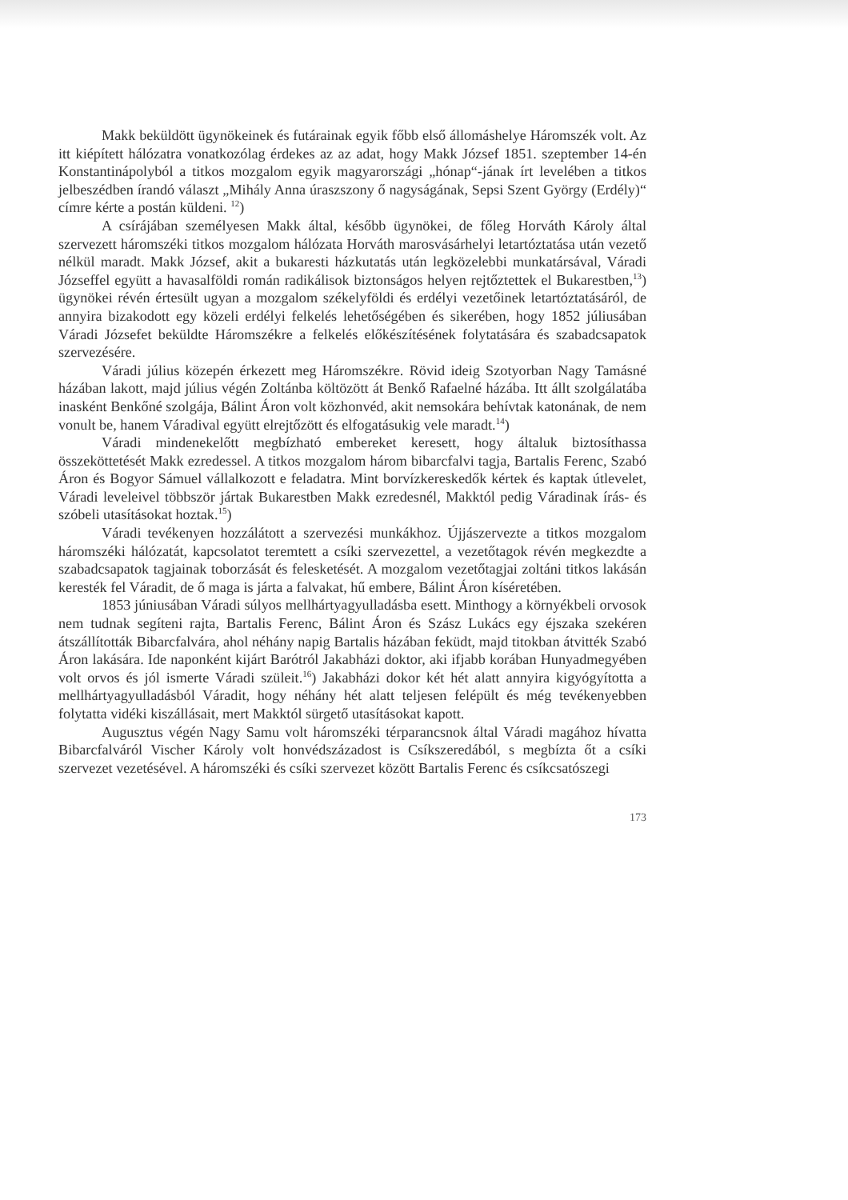Makk beküldött ügynökeinek és futárainak egyik főbb első állomáshelye Háromszék volt. Az itt kiépített hálózatra vonatkozólag érdekes az az adat, hogy Makk József 1851. szeptember 14-én Konstantinápolyból a titkos mozgalom egyik magyarországi „hónap“-jának írt levelében a titkos jelbeszédben írandó választ „Mihály Anna úraszszony ő nagyságának, Sepsi Szent György (Erdély)“ címre kérte a postán küldeni. <sup>12</sup>)
A csírájában személyesen Makk által, később ügynökei, de főleg Horváth Károly által szervezett háromszéki titkos mozgalom hálózata Horváth marosvásárhelyi letartóztatása után vezető nélkül maradt. Makk József, akit a bukaresti házkutatás után legközelebbi munkatársával, Váradi Józseffel együtt a havasalföldi román radikálisok biztonságos helyen rejtőztettek el Bukarestben,<sup>13</sup>) ügynökei révén értesült ugyan a mozgalom székelyföldi és erdélyi vezetőinek letartóztatásáról, de annyira bizakodott egy közeli erdélyi felkelés lehetőségében és sikerében, hogy 1852 júliusában Váradi Józsefet beküldte Háromszékre a felkelés előkészítésének folytatására és szabadcsapatok szervezésére.
Váradi július közepén érkezett meg Háromszékre. Rövid ideig Szotyorban Nagy Tamásné házában lakott, majd július végén Zoltánba költözött át Benkő Rafaelné házába. Itt állt szolgálatába inasként Benkőné szolgája, Bálint Áron volt közhonvéd, akit nemsokára behívtak katonának, de nem vonult be, hanem Váradival együtt elrejtőzött és elfogatásukig vele maradt.<sup>14</sup>)
Váradi mindenekelőtt megbízható embereket keresett, hogy általuk biztosíthassa összeköttetését Makk ezredessel. A titkos mozgalom három bibarcfalvi tagja, Bartalis Ferenc, Szabó Áron és Bogyor Sámuel vállalkozott e feladatra. Mint borvízkereskedők kértek és kaptak útlevelet, Váradi leveleivel többször jártak Bukarestben Makk ezredesnél, Makktól pedig Váradinak írás- és szóbeli utasításokat hoztak.<sup>15</sup>)
Váradi tevékenyen hozzálátott a szervezési munkákhoz. Újjászervezte a titkos mozgalom háromszéki hálózatát, kapcsolatot teremtett a csíki szervezettel, a vezetőtagok révén megkezdte a szabadcsapatok tagjainak toborzását és felesketését. A mozgalom vezetőtagjai zoltáni titkos lakásán keresték fel Váradit, de ő maga is járta a falvakat, hű embere, Bálint Áron kíséretében.
1853 júniusában Váradi súlyos mellhártyagyulladásba esett. Minthogy a környékbeli orvosok nem tudnak segíteni rajta, Bartalis Ferenc, Bálint Áron és Szász Lukács egy éjszaka szekéren átszállították Bibarcfalvára, ahol néhány napig Bartalis házában feküdt, majd titokban átvitték Szabó Áron lakására. Ide naponként kijárt Barótról Jakabházi doktor, aki ifjabb korában Hunyadmegyében volt orvos és jól ismerte Váradi szüleit.<sup>16</sup>) Jakabházi dokor két hét alatt annyira kigyógyította a mellhártyagyulladásból Váradit, hogy néhány hét alatt teljesen felépült és még tevékenyebben folytatta vidéki kiszállásait, mert Makktól sürgető utasításokat kapott.
Augusztus végén Nagy Samu volt háromszéki térparancsnok által Váradi magához hívatta Bibarcfalváról Vischer Károly volt honvédszázadost is Csíkszeredából, s megbízta őt a csíki szervezet vezetésével. A háromszéki és csíki szervezet között Bartalis Ferenc és csíkcsatószegi
173